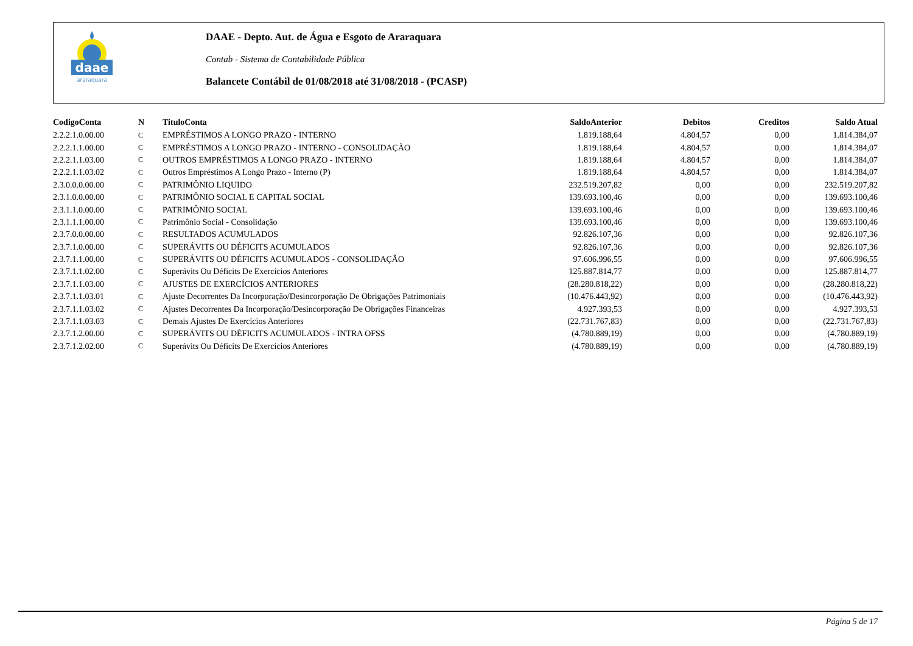daae
araraquara
DAAE - Depto. Aut. de Água e Esgoto de Araraquara
Contab - Sistema de Contabilidade Pública
Balancete Contábil de 01/08/2018 até 31/08/2018 - (PCASP)
| CodigoConta | N | TituloConta | SaldoAnterior | Debitos | Creditos | Saldo Atual |
| --- | --- | --- | --- | --- | --- | --- |
| 2.2.2.1.0.00.00 | C | EMPRÉSTIMOS A LONGO PRAZO - INTERNO | 1.819.188,64 | 4.804,57 | 0,00 | 1.814.384,07 |
| 2.2.2.1.1.00.00 | C | EMPRÉSTIMOS A LONGO PRAZO - INTERNO - CONSOLIDAÇÃO | 1.819.188,64 | 4.804,57 | 0,00 | 1.814.384,07 |
| 2.2.2.1.1.03.00 | C | OUTROS EMPRÉSTIMOS A LONGO PRAZO - INTERNO | 1.819.188,64 | 4.804,57 | 0,00 | 1.814.384,07 |
| 2.2.2.1.1.03.02 | C | Outros Empréstimos A Longo Prazo - Interno (P) | 1.819.188,64 | 4.804,57 | 0,00 | 1.814.384,07 |
| 2.3.0.0.0.00.00 | C | PATRIMÔNIO LIQUIDO | 232.519.207,82 | 0,00 | 0,00 | 232.519.207,82 |
| 2.3.1.0.0.00.00 | C | PATRIMÔNIO SOCIAL E CAPITAL SOCIAL | 139.693.100,46 | 0,00 | 0,00 | 139.693.100,46 |
| 2.3.1.1.0.00.00 | C | PATRIMÔNIO SOCIAL | 139.693.100,46 | 0,00 | 0,00 | 139.693.100,46 |
| 2.3.1.1.1.00.00 | C | Patrimônio Social - Consolidação | 139.693.100,46 | 0,00 | 0,00 | 139.693.100,46 |
| 2.3.7.0.0.00.00 | C | RESULTADOS ACUMULADOS | 92.826.107,36 | 0,00 | 0,00 | 92.826.107,36 |
| 2.3.7.1.0.00.00 | C | SUPERÁVITS OU DÉFICITS ACUMULADOS | 92.826.107,36 | 0,00 | 0,00 | 92.826.107,36 |
| 2.3.7.1.1.00.00 | C | SUPERÁVITS OU DÉFICITS ACUMULADOS - CONSOLIDAÇÃO | 97.606.996,55 | 0,00 | 0,00 | 97.606.996,55 |
| 2.3.7.1.1.02.00 | C | Superávits Ou Déficits De Exercícios Anteriores | 125.887.814,77 | 0,00 | 0,00 | 125.887.814,77 |
| 2.3.7.1.1.03.00 | C | AJUSTES DE EXERCÍCIOS ANTERIORES | (28.280.818,22) | 0,00 | 0,00 | (28.280.818,22) |
| 2.3.7.1.1.03.01 | C | Ajuste Decorrentes Da Incorporação/Desincorporação De Obrigações Patrimoniais | (10.476.443,92) | 0,00 | 0,00 | (10.476.443,92) |
| 2.3.7.1.1.03.02 | C | Ajustes Decorrentes Da Incorporação/Desincorporação De Obrigações Financeiras | 4.927.393,53 | 0,00 | 0,00 | 4.927.393,53 |
| 2.3.7.1.1.03.03 | C | Demais Ajustes De Exercícios Anteriores | (22.731.767,83) | 0,00 | 0,00 | (22.731.767,83) |
| 2.3.7.1.2.00.00 | C | SUPERÁVITS OU DÉFICITS ACUMULADOS - INTRA OFSS | (4.780.889,19) | 0,00 | 0,00 | (4.780.889,19) |
| 2.3.7.1.2.02.00 | C | Superávits Ou Déficits De Exercícios Anteriores | (4.780.889,19) | 0,00 | 0,00 | (4.780.889,19) |
Página 5 de 17